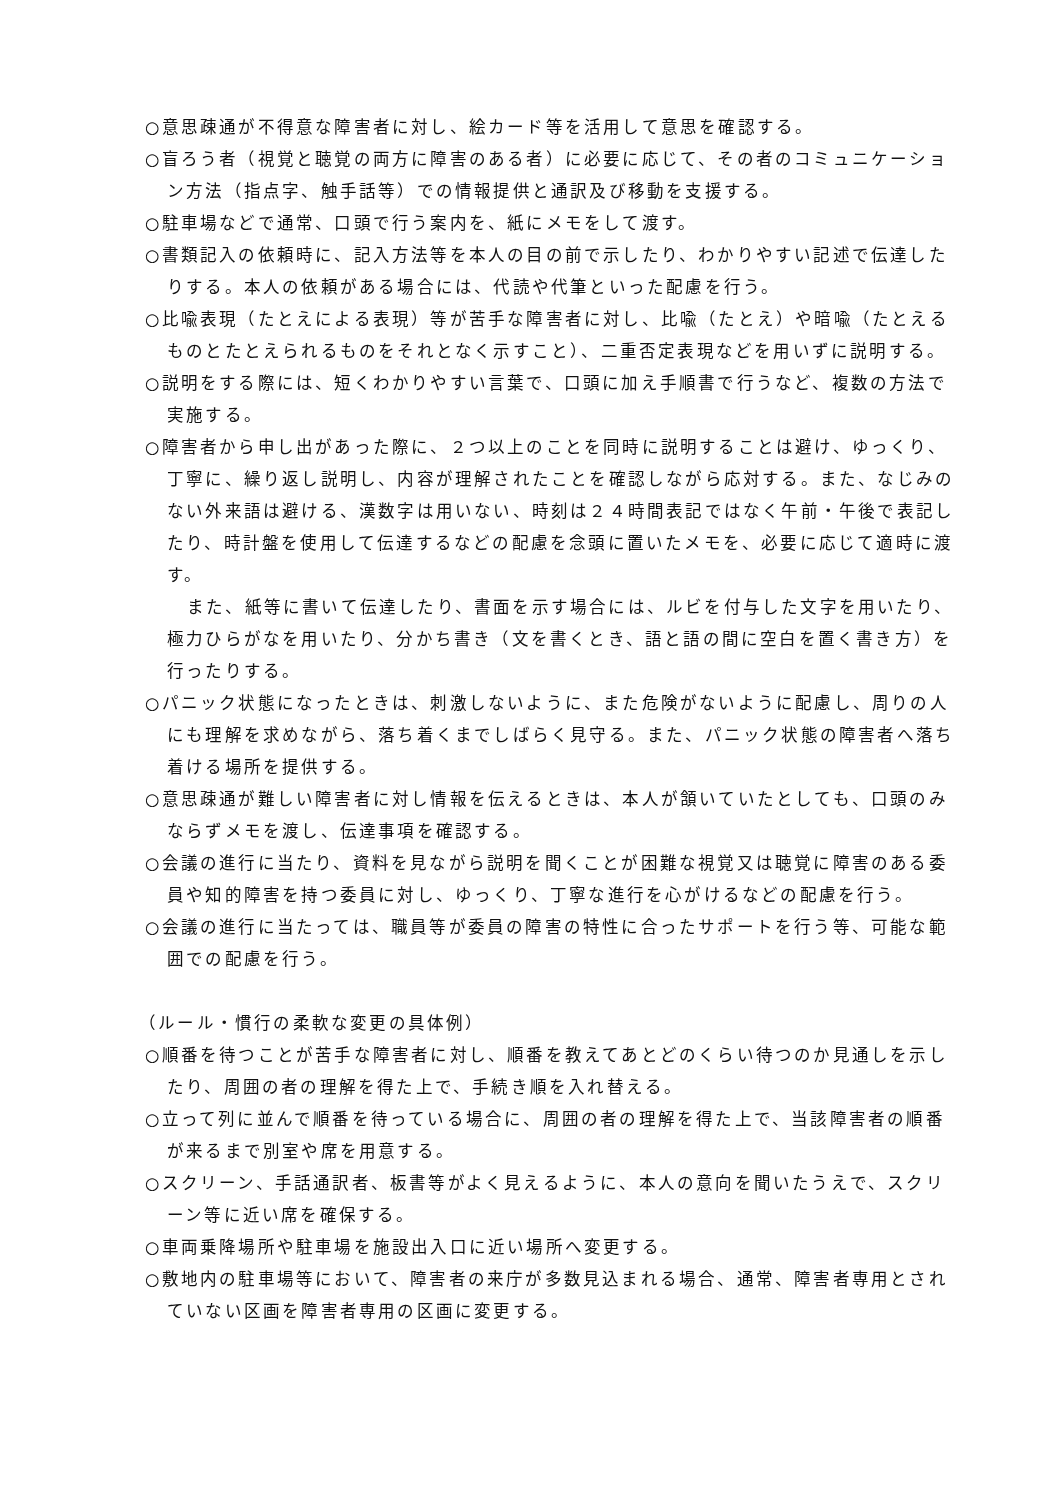○意思疎通が不得意な障害者に対し、絵カード等を活用して意思を確認する。
○盲ろう者（視覚と聴覚の両方に障害のある者）に必要に応じて、その者のコミュニケーション方法（指点字、触手話等）での情報提供と通訳及び移動を支援する。
○駐車場などで通常、口頭で行う案内を、紙にメモをして渡す。
○書類記入の依頼時に、記入方法等を本人の目の前で示したり、わかりやすい記述で伝達したりする。本人の依頼がある場合には、代読や代筆といった配慮を行う。
○比喩表現（たとえによる表現）等が苦手な障害者に対し、比喩（たとえ）や暗喩（たとえるものとたとえられるものをそれとなく示すこと）、二重否定表現などを用いずに説明する。
○説明をする際には、短くわかりやすい言葉で、口頭に加え手順書で行うなど、複数の方法で実施する。
○障害者から申し出があった際に、２つ以上のことを同時に説明することは避け、ゆっくり、丁寧に、繰り返し説明し、内容が理解されたことを確認しながら応対する。また、なじみのない外来語は避ける、漢数字は用いない、時刻は２４時間表記ではなく午前・午後で表記したり、時計盤を使用して伝達するなどの配慮を念頭に置いたメモを、必要に応じて適時に渡す。
また、紙等に書いて伝達したり、書面を示す場合には、ルビを付与した文字を用いたり、極力ひらがなを用いたり、分かち書き（文を書くとき、語と語の間に空白を置く書き方）を行ったりする。
○パニック状態になったときは、刺激しないように、また危険がないように配慮し、周りの人にも理解を求めながら、落ち着くまでしばらく見守る。また、パニック状態の障害者へ落ち着ける場所を提供する。
○意思疎通が難しい障害者に対し情報を伝えるときは、本人が頷いていたとしても、口頭のみならずメモを渡し、伝達事項を確認する。
○会議の進行に当たり、資料を見ながら説明を聞くことが困難な視覚又は聴覚に障害のある委員や知的障害を持つ委員に対し、ゆっくり、丁寧な進行を心がけるなどの配慮を行う。
○会議の進行に当たっては、職員等が委員の障害の特性に合ったサポートを行う等、可能な範囲での配慮を行う。
（ルール・慣行の柔軟な変更の具体例）
○順番を待つことが苦手な障害者に対し、順番を教えてあとどのくらい待つのか見通しを示したり、周囲の者の理解を得た上で、手続き順を入れ替える。
○立って列に並んで順番を待っている場合に、周囲の者の理解を得た上で、当該障害者の順番が来るまで別室や席を用意する。
○スクリーン、手話通訳者、板書等がよく見えるように、本人の意向を聞いたうえで、スクリーン等に近い席を確保する。
○車両乗降場所や駐車場を施設出入口に近い場所へ変更する。
○敷地内の駐車場等において、障害者の来庁が多数見込まれる場合、通常、障害者専用とされていない区画を障害者専用の区画に変更する。